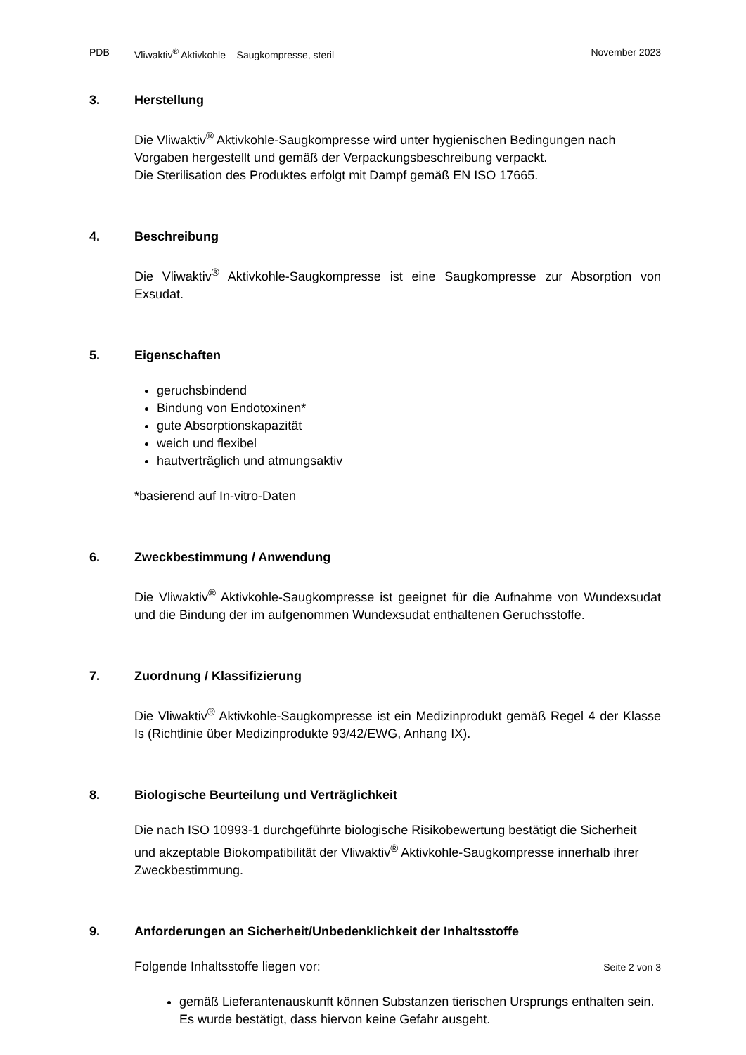PDB Vliwaktiv<sup>®</sup> Aktivkohle – Saugkompresse, steril November 2023
3. Herstellung
Die Vliwaktiv<sup>®</sup> Aktivkohle-Saugkompresse wird unter hygienischen Bedingungen nach Vorgaben hergestellt und gemäß der Verpackungsbeschreibung verpackt.
Die Sterilisation des Produktes erfolgt mit Dampf gemäß EN ISO 17665.
4. Beschreibung
Die Vliwaktiv<sup>®</sup> Aktivkohle-Saugkompresse ist eine Saugkompresse zur Absorption von Exsudat.
5. Eigenschaften
geruchsbindend
Bindung von Endotoxinen*
gute Absorptionskapazität
weich und flexibel
hautverträglich und atmungsaktiv
*basierend auf In-vitro-Daten
6. Zweckbestimmung / Anwendung
Die Vliwaktiv<sup>®</sup> Aktivkohle-Saugkompresse ist geeignet für die Aufnahme von Wundexsudat und die Bindung der im aufgenommen Wundexsudat enthaltenen Geruchsstoffe.
7. Zuordnung / Klassifizierung
Die Vliwaktiv<sup>®</sup> Aktivkohle-Saugkompresse ist ein Medizinprodukt gemäß Regel 4 der Klasse Is (Richtlinie über Medizinprodukte 93/42/EWG, Anhang IX).
8. Biologische Beurteilung und Verträglichkeit
Die nach ISO 10993-1 durchgeführte biologische Risikobewertung bestätigt die Sicherheit und akzeptable Biokompatibilität der Vliwaktiv<sup>®</sup> Aktivkohle-Saugkompresse innerhalb ihrer Zweckbestimmung.
9. Anforderungen an Sicherheit/Unbedenklichkeit der Inhaltsstoffe
Folgende Inhaltsstoffe liegen vor:
gemäß Lieferantenauskunft können Substanzen tierischen Ursprungs enthalten sein. Es wurde bestätigt, dass hiervon keine Gefahr ausgeht.
Seite 2 von 3